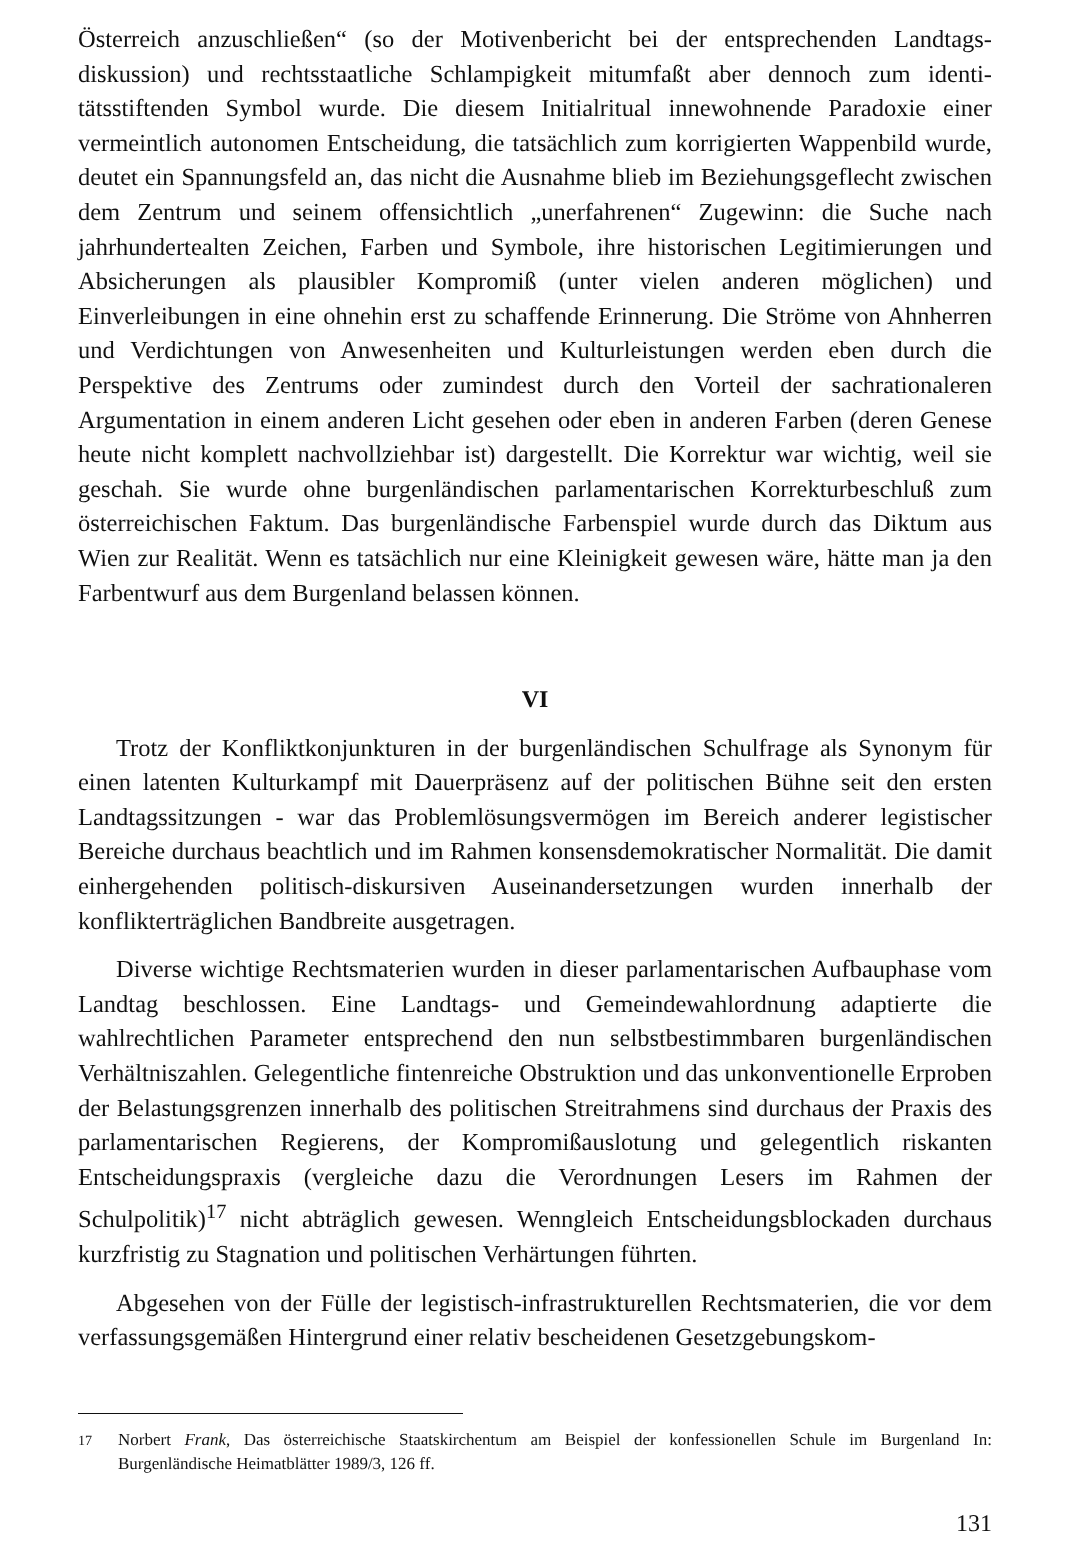Österreich anzuschließen“ (so der Motivenbericht bei der entsprechenden Landtags­diskussion) und rechtsstaatliche Schlampigkeit mitumfaßt aber dennoch zum identi­tätsstiftenden Symbol wurde. Die diesem Initialritual innewohnende Paradoxie einer vermeintlich autonomen Entscheidung, die tatsächlich zum korrigierten Wappenbild wurde, deutet ein Spannungsfeld an, das nicht die Ausnahme blieb im Beziehungs­geflecht zwischen dem Zentrum und seinem offensichtlich „unerfahrenen“ Zugewinn: die Suche nach jahrhundertealten Zeichen, Farben und Symbole, ihre historischen Legi­timierungen und Absicherungen als plausibler Kompromiß (unter vielen anderen mögli­chen) und Einverleibungen in eine ohnehin erst zu schaffende Erinnerung. Die Ströme von Ahnherren und Verdichtungen von Anwesenheiten und Kulturleistungen werden eben durch die Perspektive des Zentrums oder zumindest durch den Vorteil der sachra­tionaleren Argumentation in einem anderen Licht gesehen oder eben in anderen Farben (deren Genese heute nicht komplett nachvollziehbar ist) dargestellt. Die Korrektur war wichtig, weil sie geschah. Sie wurde ohne burgenländischen parlamentarischen Korrek­turbeschluß zum österreichischen Faktum. Das burgenländische Farbenspiel wurde durch das Diktum aus Wien zur Realität. Wenn es tatsächlich nur eine Kleinigkeit gewe­sen wäre, hätte man ja den Farbentwurf aus dem Burgenland belassen können.
VI
Trotz der Konfliktkonjunkturen in der burgenländischen Schulfrage als Synonym für einen latenten Kulturkampf mit Dauerpräsenz auf der politischen Bühne seit den ersten Landtagssitzungen - war das Problemlösungsvermögen im Bereich anderer legi­stischer Bereiche durchaus beachtlich und im Rahmen konsensdemokratischer Norma­lität. Die damit einhergehenden politisch-diskursiven Auseinandersetzungen wurden innerhalb der konflikterträglichen Bandbreite ausgetragen.
Diverse wichtige Rechtsmaterien wurden in dieser parlamentarischen Aufbauphase vom Landtag beschlossen. Eine Landtags- und Gemeindewahlordnung adaptierte die wahlrechtlichen Parameter entsprechend den nun selbstbestimmbaren burgenländischen Verhältniszahlen. Gelegentliche fintenreiche Obstruktion und das unkonventionelle Erproben der Belastungsgrenzen innerhalb des politischen Streitrahmens sind durchaus der Praxis des parlamentarischen Regierens, der Kompromißauslotung und gelegentlich riskanten Entscheidungspraxis (vergleiche dazu die Verordnungen Lesers im Rahmen der Schulpolitik)<sup>17</sup> nicht abträglich gewesen. Wenngleich Entscheidungsblockaden durchaus kurzfristig zu Stagnation und politischen Verhärtungen führten.
Abgesehen von der Fülle der legistisch-infrastrukturellen Rechtsmaterien, die vor dem verfassungsgemäßen Hintergrund einer relativ bescheidenen Gesetzgebungskom-
<sup>17</sup> Norbert Frank, Das österreichische Staatskirchentum am Beispiel der konfessionellen Schule im Bur­genland In: Burgenländische Heimatblätter 1989/3, 126 ff.
131